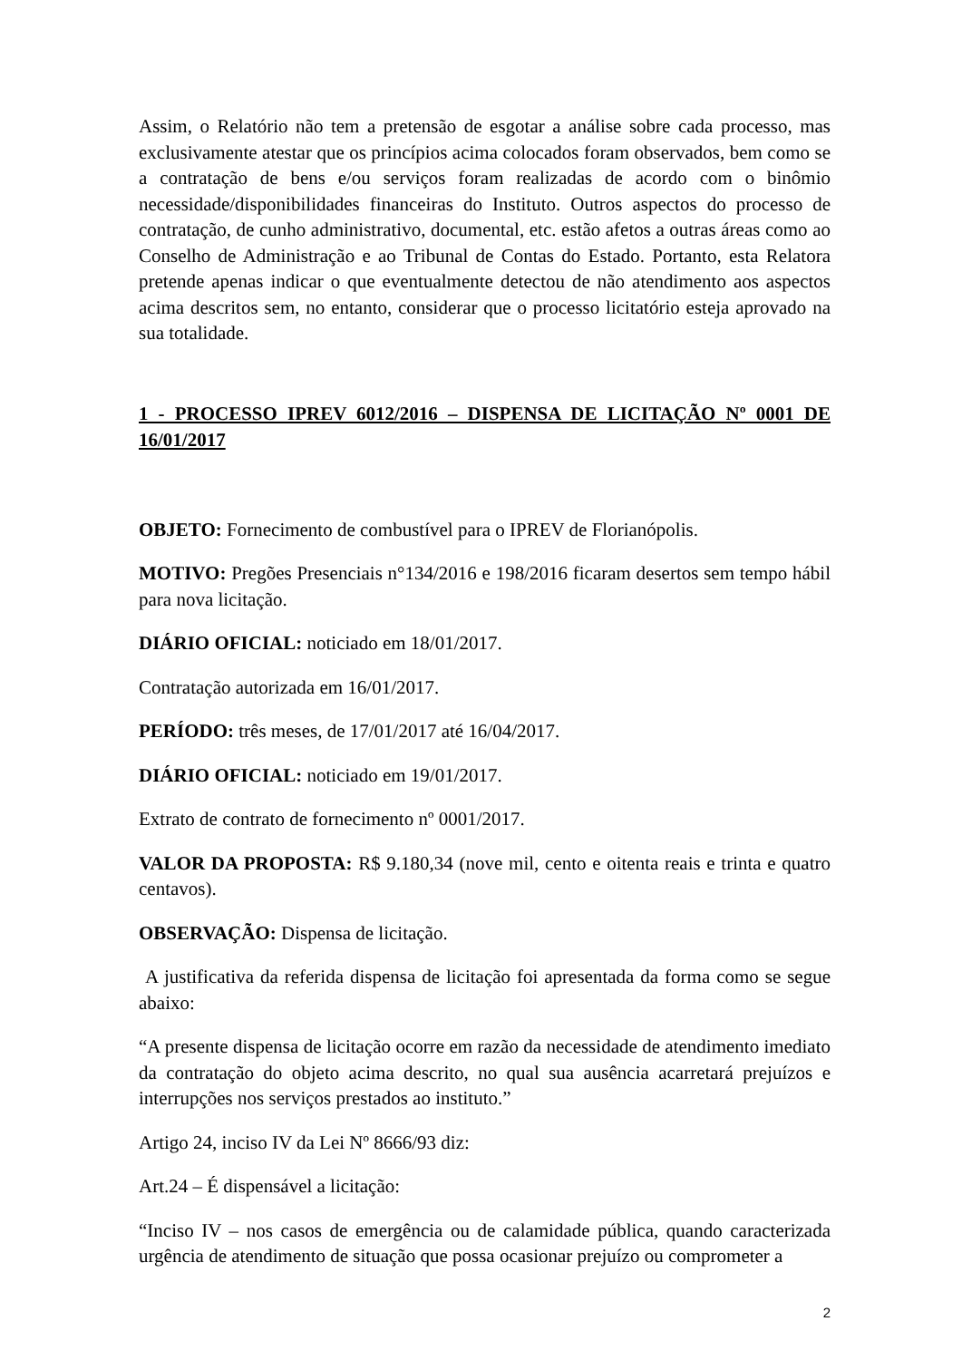Assim, o Relatório não tem a pretensão de esgotar a análise sobre cada processo, mas exclusivamente atestar que os princípios acima colocados foram observados, bem como se a contratação de bens e/ou serviços foram realizadas de acordo com o binômio necessidade/disponibilidades financeiras do Instituto. Outros aspectos do processo de contratação, de cunho administrativo, documental, etc. estão afetos a outras áreas como ao Conselho de Administração e ao Tribunal de Contas do Estado. Portanto, esta Relatora pretende apenas indicar o que eventualmente detectou de não atendimento aos aspectos acima descritos sem, no entanto, considerar que o processo licitatório esteja aprovado na sua totalidade.
1 - PROCESSO IPREV 6012/2016 – DISPENSA DE LICITAÇÃO Nº 0001 DE 16/01/2017
OBJETO: Fornecimento de combustível para o IPREV de Florianópolis.
MOTIVO: Pregões Presenciais n°134/2016 e 198/2016 ficaram desertos sem tempo hábil para nova licitação.
DIÁRIO OFICIAL: noticiado em 18/01/2017.
Contratação autorizada em 16/01/2017.
PERÍODO: três meses, de 17/01/2017 até 16/04/2017.
DIÁRIO OFICIAL: noticiado em 19/01/2017.
Extrato de contrato de fornecimento nº 0001/2017.
VALOR DA PROPOSTA: R$ 9.180,34 (nove mil, cento e oitenta reais e trinta e quatro centavos).
OBSERVAÇÃO: Dispensa de licitação.
A justificativa da referida dispensa de licitação foi apresentada da forma como se segue abaixo:
“A presente dispensa de licitação ocorre em razão da necessidade de atendimento imediato da contratação do objeto acima descrito, no qual sua ausência acarretará prejuízos e interrupções nos serviços prestados ao instituto.”
Artigo 24, inciso IV da Lei Nº 8666/93 diz:
Art.24 – É dispensável a licitação:
“Inciso IV – nos casos de emergência ou de calamidade pública, quando caracterizada urgência de atendimento de situação que possa ocasionar prejuízo ou comprometer a
2